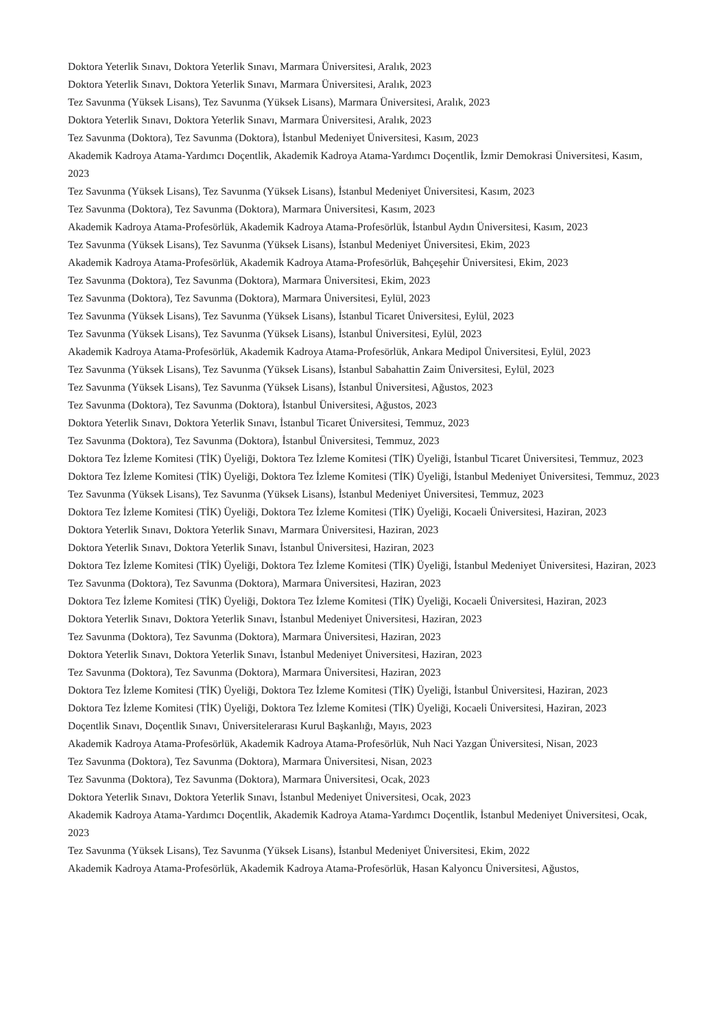Doktora Yeterlik Sınavı, Doktora Yeterlik Sınavı, Marmara Üniversitesi, Aralık, 2023
Doktora Yeterlik Sınavı, Doktora Yeterlik Sınavı, Marmara Üniversitesi, Aralık, 2023
Tez Savunma (Yüksek Lisans), Tez Savunma (Yüksek Lisans), Marmara Üniversitesi, Aralık, 2023
Doktora Yeterlik Sınavı, Doktora Yeterlik Sınavı, Marmara Üniversitesi, Aralık, 2023
Tez Savunma (Doktora), Tez Savunma (Doktora), İstanbul Medeniyet Üniversitesi, Kasım, 2023
Akademik Kadroya Atama-Yardımcı Doçentlik, Akademik Kadroya Atama-Yardımcı Doçentlik, İzmir Demokrasi Üniversitesi, Kasım, 2023
Tez Savunma (Yüksek Lisans), Tez Savunma (Yüksek Lisans), İstanbul Medeniyet Üniversitesi, Kasım, 2023
Tez Savunma (Doktora), Tez Savunma (Doktora), Marmara Üniversitesi, Kasım, 2023
Akademik Kadroya Atama-Profesörlük, Akademik Kadroya Atama-Profesörlük, İstanbul Aydın Üniversitesi, Kasım, 2023
Tez Savunma (Yüksek Lisans), Tez Savunma (Yüksek Lisans), İstanbul Medeniyet Üniversitesi, Ekim, 2023
Akademik Kadroya Atama-Profesörlük, Akademik Kadroya Atama-Profesörlük, Bahçeşehir Üniversitesi, Ekim, 2023
Tez Savunma (Doktora), Tez Savunma (Doktora), Marmara Üniversitesi, Ekim, 2023
Tez Savunma (Doktora), Tez Savunma (Doktora), Marmara Üniversitesi, Eylül, 2023
Tez Savunma (Yüksek Lisans), Tez Savunma (Yüksek Lisans), İstanbul Ticaret Üniversitesi, Eylül, 2023
Tez Savunma (Yüksek Lisans), Tez Savunma (Yüksek Lisans), İstanbul Üniversitesi, Eylül, 2023
Akademik Kadroya Atama-Profesörlük, Akademik Kadroya Atama-Profesörlük, Ankara Medipol Üniversitesi, Eylül, 2023
Tez Savunma (Yüksek Lisans), Tez Savunma (Yüksek Lisans), İstanbul Sabahattin Zaim Üniversitesi, Eylül, 2023
Tez Savunma (Yüksek Lisans), Tez Savunma (Yüksek Lisans), İstanbul Üniversitesi, Ağustos, 2023
Tez Savunma (Doktora), Tez Savunma (Doktora), İstanbul Üniversitesi, Ağustos, 2023
Doktora Yeterlik Sınavı, Doktora Yeterlik Sınavı, İstanbul Ticaret Üniversitesi, Temmuz, 2023
Tez Savunma (Doktora), Tez Savunma (Doktora), İstanbul Üniversitesi, Temmuz, 2023
Doktora Tez İzleme Komitesi (TİK) Üyeliği, Doktora Tez İzleme Komitesi (TİK) Üyeliği, İstanbul Ticaret Üniversitesi, Temmuz, 2023
Doktora Tez İzleme Komitesi (TİK) Üyeliği, Doktora Tez İzleme Komitesi (TİK) Üyeliği, İstanbul Medeniyet Üniversitesi, Temmuz, 2023
Tez Savunma (Yüksek Lisans), Tez Savunma (Yüksek Lisans), İstanbul Medeniyet Üniversitesi, Temmuz, 2023
Doktora Tez İzleme Komitesi (TİK) Üyeliği, Doktora Tez İzleme Komitesi (TİK) Üyeliği, Kocaeli Üniversitesi, Haziran, 2023
Doktora Yeterlik Sınavı, Doktora Yeterlik Sınavı, Marmara Üniversitesi, Haziran, 2023
Doktora Yeterlik Sınavı, Doktora Yeterlik Sınavı, İstanbul Üniversitesi, Haziran, 2023
Doktora Tez İzleme Komitesi (TİK) Üyeliği, Doktora Tez İzleme Komitesi (TİK) Üyeliği, İstanbul Medeniyet Üniversitesi, Haziran, 2023
Tez Savunma (Doktora), Tez Savunma (Doktora), Marmara Üniversitesi, Haziran, 2023
Doktora Tez İzleme Komitesi (TİK) Üyeliği, Doktora Tez İzleme Komitesi (TİK) Üyeliği, Kocaeli Üniversitesi, Haziran, 2023
Doktora Yeterlik Sınavı, Doktora Yeterlik Sınavı, İstanbul Medeniyet Üniversitesi, Haziran, 2023
Tez Savunma (Doktora), Tez Savunma (Doktora), Marmara Üniversitesi, Haziran, 2023
Doktora Yeterlik Sınavı, Doktora Yeterlik Sınavı, İstanbul Medeniyet Üniversitesi, Haziran, 2023
Tez Savunma (Doktora), Tez Savunma (Doktora), Marmara Üniversitesi, Haziran, 2023
Doktora Tez İzleme Komitesi (TİK) Üyeliği, Doktora Tez İzleme Komitesi (TİK) Üyeliği, İstanbul Üniversitesi, Haziran, 2023
Doktora Tez İzleme Komitesi (TİK) Üyeliği, Doktora Tez İzleme Komitesi (TİK) Üyeliği, Kocaeli Üniversitesi, Haziran, 2023
Doçentlik Sınavı, Doçentlik Sınavı, Üniversitelerarası Kurul Başkanlığı, Mayıs, 2023
Akademik Kadroya Atama-Profesörlük, Akademik Kadroya Atama-Profesörlük, Nuh Naci Yazgan Üniversitesi, Nisan, 2023
Tez Savunma (Doktora), Tez Savunma (Doktora), Marmara Üniversitesi, Nisan, 2023
Tez Savunma (Doktora), Tez Savunma (Doktora), Marmara Üniversitesi, Ocak, 2023
Doktora Yeterlik Sınavı, Doktora Yeterlik Sınavı, İstanbul Medeniyet Üniversitesi, Ocak, 2023
Akademik Kadroya Atama-Yardımcı Doçentlik, Akademik Kadroya Atama-Yardımcı Doçentlik, İstanbul Medeniyet Üniversitesi, Ocak, 2023
Tez Savunma (Yüksek Lisans), Tez Savunma (Yüksek Lisans), İstanbul Medeniyet Üniversitesi, Ekim, 2022
Akademik Kadroya Atama-Profesörlük, Akademik Kadroya Atama-Profesörlük, Hasan Kalyoncu Üniversitesi, Ağustos,